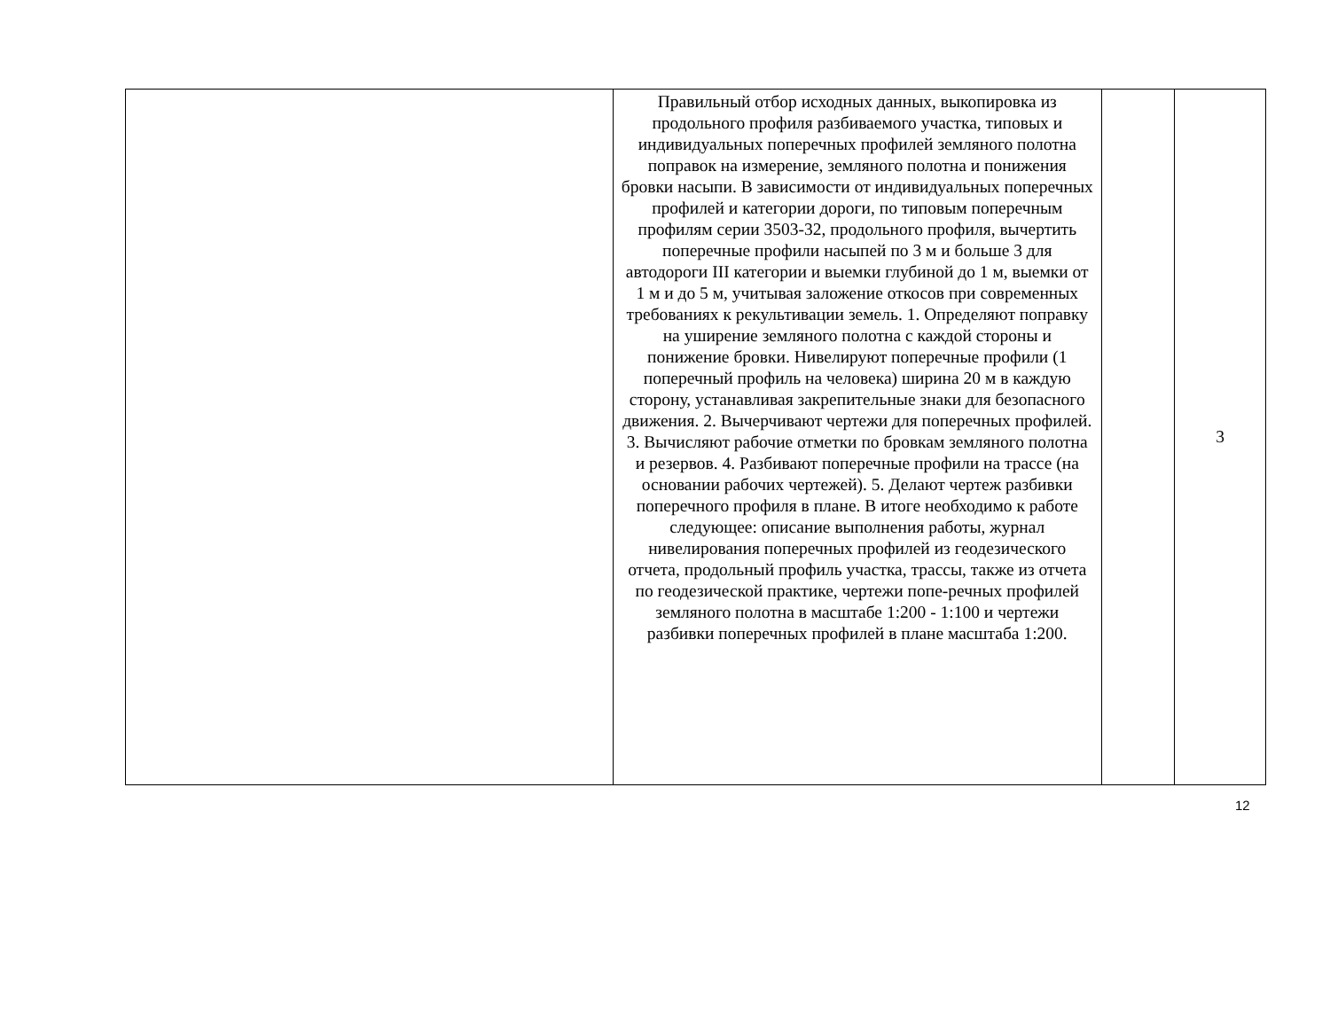| | Правильный отбор исходных данных, выкопировка из продольного профиля разбиваемого участка, типовых и индивидуальных поперечных профилей земляного полотна поправок на измерение, земляного полотна и понижения бровки насыпи. В зависимости от индивидуальных поперечных профилей и категории дороги, по типовым поперечным профилям серии 3503-32, продольного профиля, вычертить поперечные профили насыпей по 3 м и больше 3 для автодороги III категории и выемки глубиной до 1 м, выемки от 1 м и до 5 м, учитывая заложение откосов при современных требованиях к рекультивации земель. 1. Определяют поправку на уширение земляного полотна с каждой стороны и понижение бровки. Нивелируют поперечные профили (1 поперечный профиль на человека) ширина 20 м в каждую сторону, устанавливая закрепительные знаки для безопасного движения. 2. Вычерчивают чертежи для поперечных профилей. 3. Вычисляют рабочие отметки по бровкам земляного полотна и резервов. 4. Разбивают поперечные профили на трассе (на основании рабочих чертежей). 5. Делают чертеж разбивки поперечного профиля в плане. В итоге необходимо к работе следующее: описание выполнения работы, журнал нивелирования поперечных профилей из геодезического отчета, продольный профиль участка, трассы, также из отчета по геодезической практике, чертежи попе-речных профилей земляного полотна в масштабе 1:200 - 1:100 и чертежи разбивки поперечных профилей в плане масштаба 1:200. | | 3 |
12